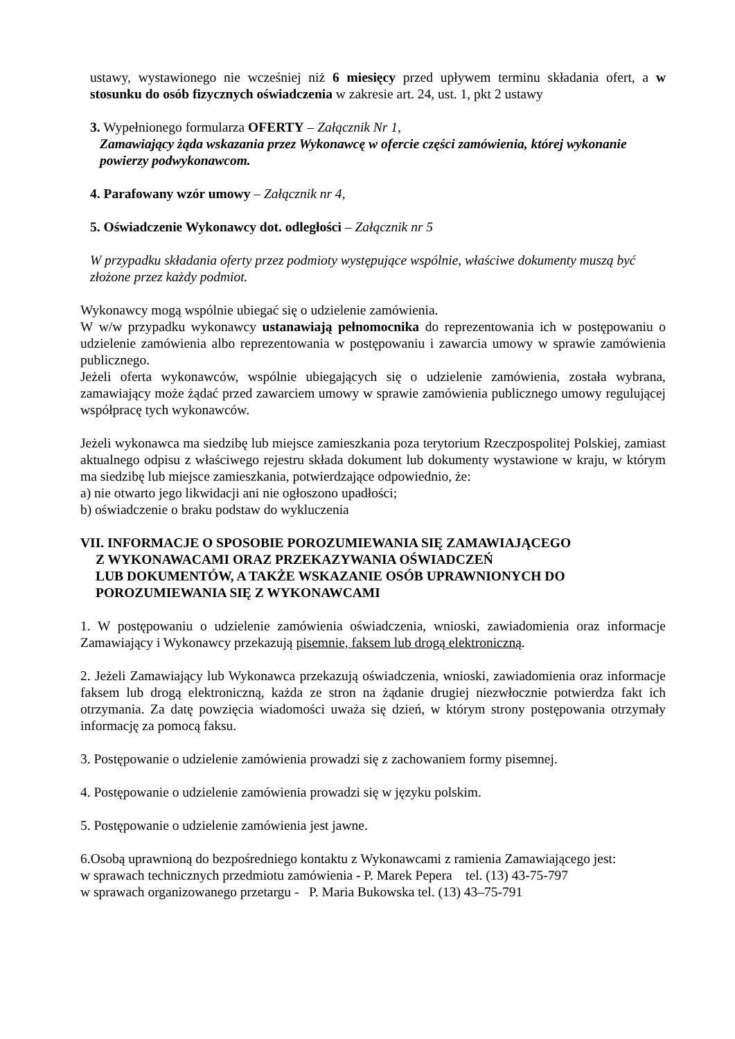ustawy, wystawionego nie wcześniej niż 6 miesięcy przed upływem terminu składania ofert, a w stosunku do osób fizycznych oświadczenia w zakresie art. 24, ust. 1, pkt 2 ustawy
3. Wypełnionego formularza OFERTY – Załącznik Nr 1,
Zamawiający żąda wskazania przez Wykonawcę w ofercie części zamówienia, której wykonanie powierzy podwykonawcom.
4. Parafowany wzór umowy – Załącznik nr 4,
5. Oświadczenie Wykonawcy dot. odległości – Załącznik nr 5
W przypadku składania oferty przez podmioty występujące wspólnie, właściwe dokumenty muszą być złożone przez każdy podmiot.
Wykonawcy mogą wspólnie ubiegać się o udzielenie zamówienia.
W w/w przypadku wykonawcy ustanawiają pełnomocnika do reprezentowania ich w postępowaniu o udzielenie zamówienia albo reprezentowania w postępowaniu i zawarcia umowy w sprawie zamówienia publicznego.
Jeżeli oferta wykonawców, wspólnie ubiegających się o udzielenie zamówienia, została wybrana, zamawiający może żądać przed zawarciem umowy w sprawie zamówienia publicznego umowy regulującej współpracę tych wykonawców.
Jeżeli wykonawca ma siedzibę lub miejsce zamieszkania poza terytorium Rzeczpospolitej Polskiej, zamiast aktualnego odpisu z właściwego rejestru składa dokument lub dokumenty wystawione w kraju, w którym ma siedzibę lub miejsce zamieszkania, potwierdzające odpowiednio, że:
a) nie otwarto jego likwidacji ani nie ogłoszono upadłości;
b) oświadczenie o braku podstaw do wykluczenia
VII. INFORMACJE O SPOSOBIE POROZUMIEWANIA SIĘ ZAMAWIAJĄCEGO
Z WYKONAWACAMI ORAZ PRZEKAZYWANIA OŚWIADCZEŃ
LUB DOKUMENTÓW, A TAKŻE WSKAZANIE OSÓB UPRAWNIONYCH DO POROZUMIEWANIA SIĘ Z WYKONAWCAMI
1. W postępowaniu o udzielenie zamówienia oświadczenia, wnioski, zawiadomienia oraz informacje Zamawiający i Wykonawcy przekazują pisemnie, faksem lub drogą elektroniczną.
2. Jeżeli Zamawiający lub Wykonawca przekazują oświadczenia, wnioski, zawiadomienia oraz informacje faksem lub drogą elektroniczną, każda ze stron na żądanie drugiej niezwłocznie potwierdza fakt ich otrzymania. Za datę powzięcia wiadomości uważa się dzień, w którym strony postępowania otrzymały informację za pomocą faksu.
3. Postępowanie o udzielenie zamówienia prowadzi się z zachowaniem formy pisemnej.
4. Postępowanie o udzielenie zamówienia prowadzi się w języku polskim.
5. Postępowanie o udzielenie zamówienia jest jawne.
6.Osobą uprawnioną do bezpośredniego kontaktu z Wykonawcami z ramienia Zamawiającego jest:
w sprawach technicznych przedmiotu zamówienia - P. Marek Pepera tel. (13) 43-75-797
w sprawach organizowanego przetargu - P. Maria Bukowska tel. (13) 43–75-791